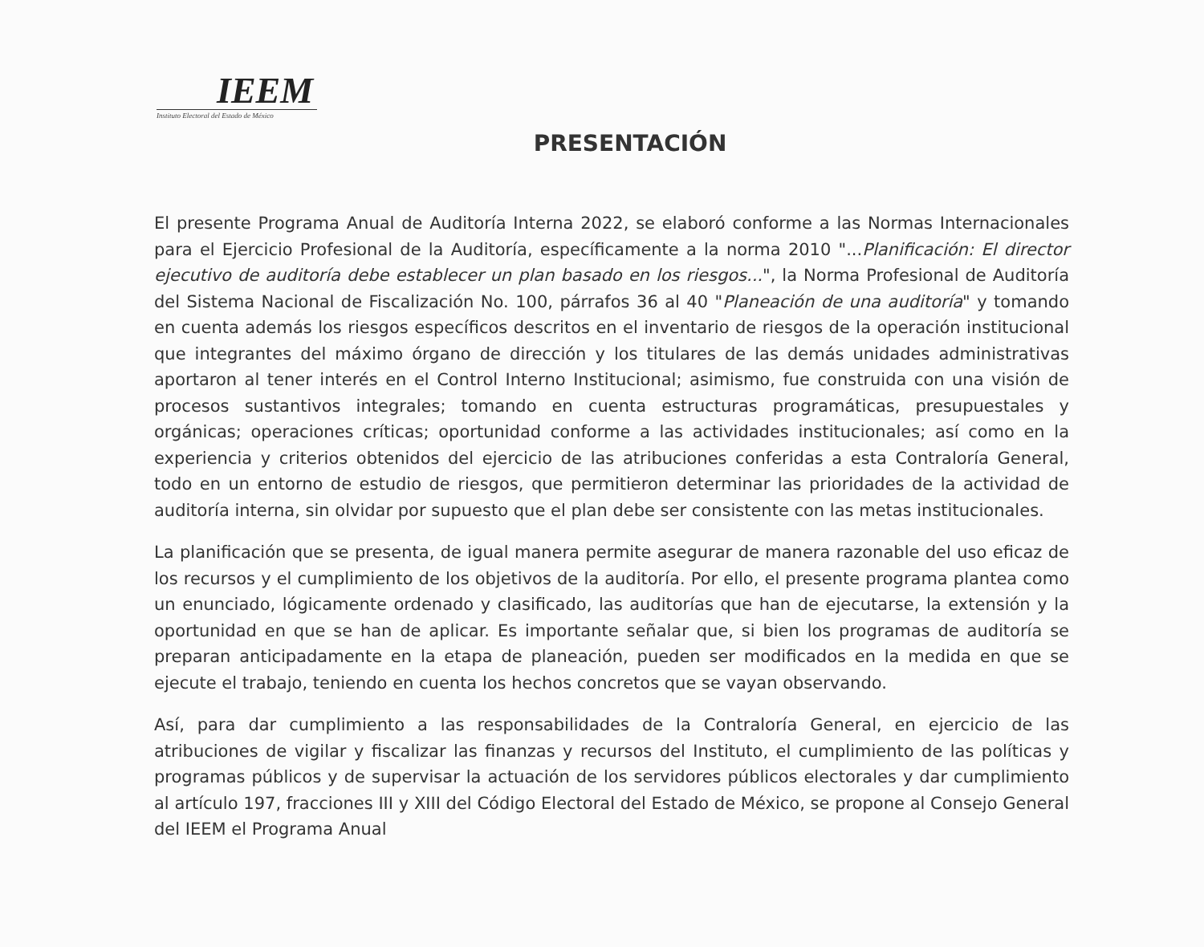IEEM
Instituto Electoral del Estado de México
PRESENTACIÓN
El presente Programa Anual de Auditoría Interna 2022, se elaboró conforme a las Normas Internacionales para el Ejercicio Profesional de la Auditoría, específicamente a la norma 2010 "...Planificación: El director ejecutivo de auditoría debe establecer un plan basado en los riesgos...", la Norma Profesional de Auditoría del Sistema Nacional de Fiscalización No. 100, párrafos 36 al 40 "Planeación de una auditoría" y tomando en cuenta además los riesgos específicos descritos en el inventario de riesgos de la operación institucional que integrantes del máximo órgano de dirección y los titulares de las demás unidades administrativas aportaron al tener interés en el Control Interno Institucional; asimismo, fue construida con una visión de procesos sustantivos integrales; tomando en cuenta estructuras programáticas, presupuestales y orgánicas; operaciones críticas; oportunidad conforme a las actividades institucionales; así como en la experiencia y criterios obtenidos del ejercicio de las atribuciones conferidas a esta Contraloría General, todo en un entorno de estudio de riesgos, que permitieron determinar las prioridades de la actividad de auditoría interna, sin olvidar por supuesto que el plan debe ser consistente con las metas institucionales.
La planificación que se presenta, de igual manera permite asegurar de manera razonable del uso eficaz de los recursos y el cumplimiento de los objetivos de la auditoría. Por ello, el presente programa plantea como un enunciado, lógicamente ordenado y clasificado, las auditorías que han de ejecutarse, la extensión y la oportunidad en que se han de aplicar. Es importante señalar que, si bien los programas de auditoría se preparan anticipadamente en la etapa de planeación, pueden ser modificados en la medida en que se ejecute el trabajo, teniendo en cuenta los hechos concretos que se vayan observando.
Así, para dar cumplimiento a las responsabilidades de la Contraloría General, en ejercicio de las atribuciones de vigilar y fiscalizar las finanzas y recursos del Instituto, el cumplimiento de las políticas y programas públicos y de supervisar la actuación de los servidores públicos electorales y dar cumplimiento al artículo 197, fracciones III y XIII del Código Electoral del Estado de México, se propone al Consejo General del IEEM el Programa Anual